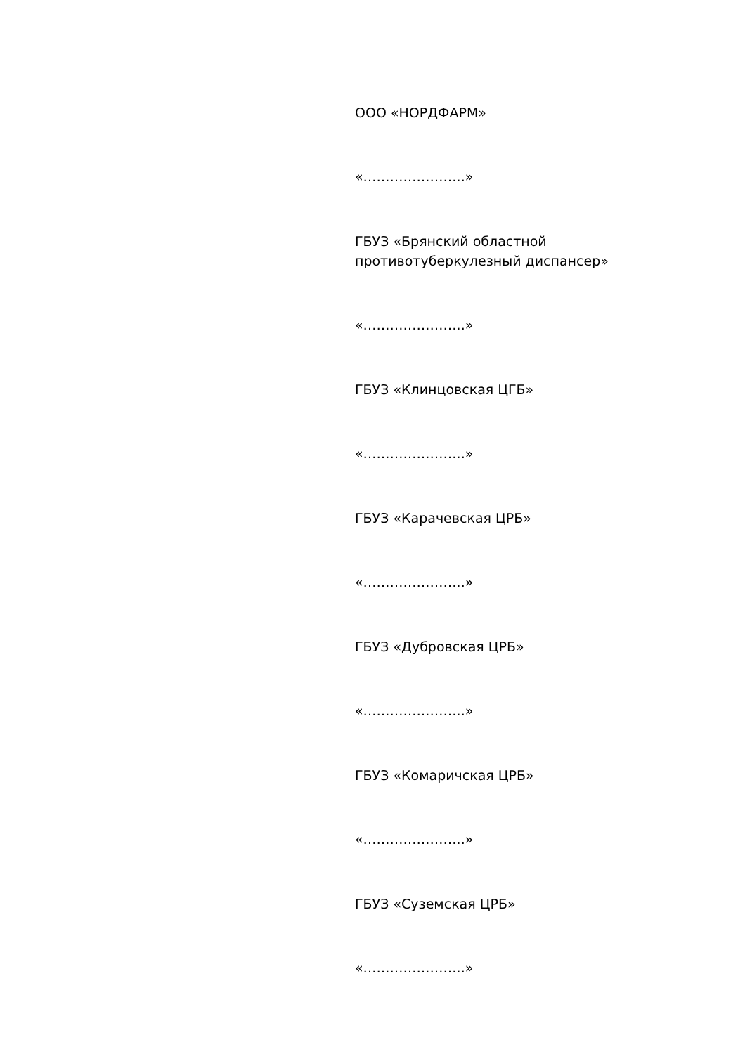ООО «НОРДФАРМ»
«…………………..»
ГБУЗ «Брянский областной
противотуберкулезный диспансер»
«…………………..»
ГБУЗ «Клинцовская ЦГБ»
«…………………..»
ГБУЗ «Карачевская ЦРБ»
«…………………..»
ГБУЗ «Дубровская ЦРБ»
«…………………..»
ГБУЗ «Комаричская ЦРБ»
«…………………..»
ГБУЗ «Суземская ЦРБ»
«…………………..»